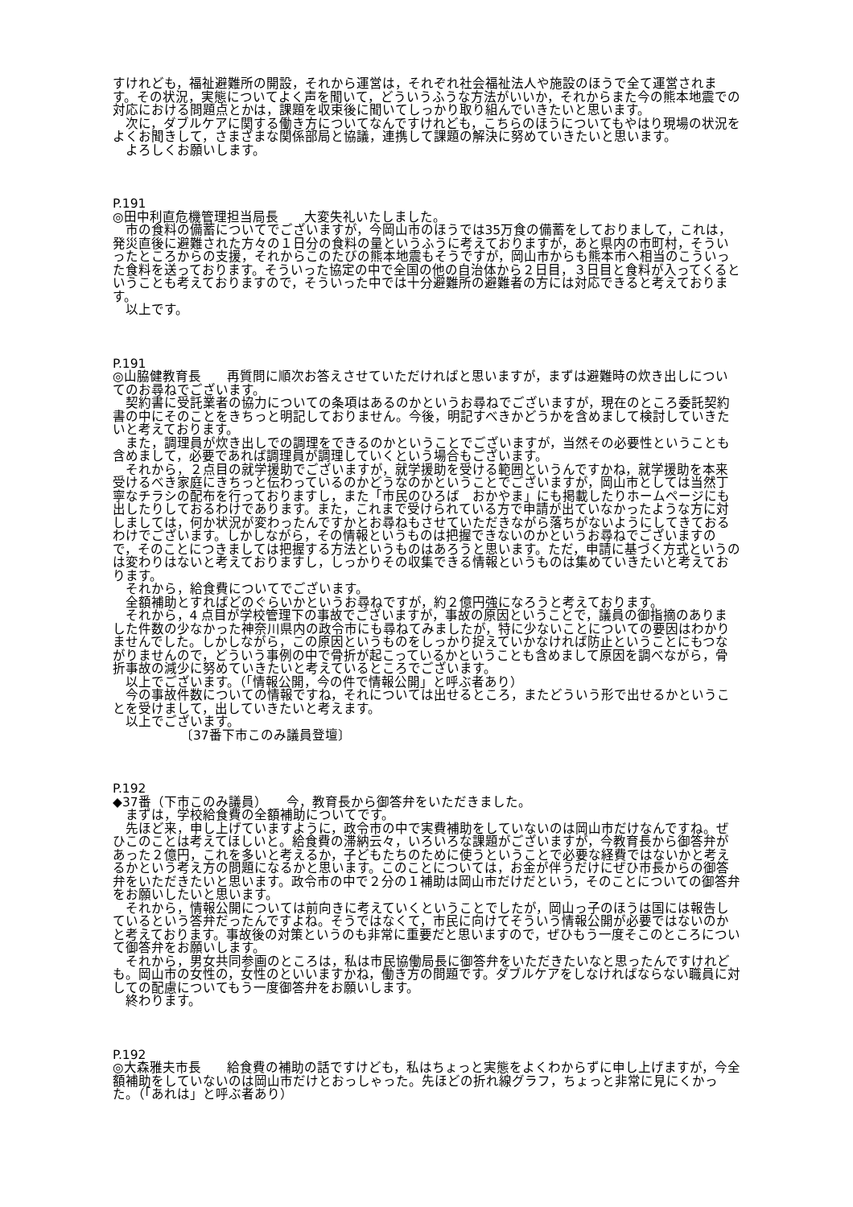すけれども，福祉避難所の開設，それから運営は，それぞれ社会福祉法人や施設のほうで全て運営されます。その状況，実態についてよく声を聞いて，どういうふうな方法がいいか，それからまた今の熊本地震での対応における問題点とかは，課題を収束後に聞いてしっかり取り組んでいきたいと思います。
次に，ダブルケアに関する働き方についてなんですけれども，こちらのほうについてもやはり現場の状況をよくお聞きして，さまざまな関係部局と協議，連携して課題の解決に努めていきたいと思います。
よろしくお願いします。
P.191
◎田中利直危機管理担当局長　　大変失礼いたしました。
市の食料の備蓄についてでございますが，今岡山市のほうでは35万食の備蓄をしておりまして，これは，発災直後に避難された方々の１日分の食料の量というふうに考えておりますが，あと県内の市町村，そういったところからの支援，それからこのたびの熊本地震もそうですが，岡山市からも熊本市へ相当のこういった食料を送っております。そういった協定の中で全国の他の自治体から２日目，３日目と食料が入ってくるということも考えておりますので，そういった中では十分避難所の避難者の方には対応できると考えております。
以上です。
P.191
◎山脇健教育長　　再質問に順次お答えさせていただければと思いますが，まずは避難時の炊き出しについてのお尋ねでございます。
契約書に受託業者の協力についての条項はあるのかというお尋ねでございますが，現在のところ委託契約書の中にそのことをきちっと明記しておりません。今後，明記すべきかどうかを含めまして検討していきたいと考えております。
また，調理員が炊き出しでの調理をできるのかということでございますが，当然その必要性ということも含めまして，必要であれば調理員が調理していくという場合もございます。
それから，２点目の就学援助でございますが，就学援助を受ける範囲というんですかね，就学援助を本来受けるべき家庭にきちっと伝わっているのかどうなのかということでございますが，岡山市としては当然丁寧なチラシの配布を行っておりますし，また「市民のひろば　おかやま」にも掲載したりホームページにも出したりしておるわけであります。また，これまで受けられている方で申請が出ていなかったような方に対しましては，何か状況が変わったんですかとお尋ねもさせていただきながら落ちがないようにしてきておるわけでございます。しかしながら，その情報というものは把握できないのかというお尋ねでございますので，そのことにつきましては把握する方法というものはあろうと思います。ただ，申請に基づく方式というのは変わりはないと考えておりますし，しっかりその収集できる情報というものは集めていきたいと考えております。
それから，給食費についてでございます。
全額補助とすればどのぐらいかというお尋ねですが，約２億円強になろうと考えております。
それから，4 点目が学校管理下の事故でございますが，事故の原因ということで，議員の御指摘のありました件数の少なかった神奈川県内の政令市にも尋ねてみましたが，特に少ないことについての要因はわかりませんでした。しかしながら，この原因というものをしっかり捉えていかなければ防止ということにもつながりませんので，どういう事例の中で骨折が起こっているかということも含めまして原因を調べながら，骨折事故の減少に努めていきたいと考えているところでございます。
以上でございます。（「情報公開，今の件で情報公開」と呼ぶ者あり）
今の事故件数についての情報ですね，それについては出せるところ，またどういう形で出せるかということを受けまして，出していきたいと考えます。
以上でございます。
〔37番下市このみ議員登壇〕
P.192
◆37番（下市このみ議員）　　今，教育長から御答弁をいただきました。
まずは，学校給食費の全額補助についてです。
先ほど来，申し上げていますように，政令市の中で実費補助をしていないのは岡山市だけなんですね。ぜひこのことは考えてほしいと。給食費の滞納云々，いろいろな課題がございますが，今教育長から御答弁があった２億円，これを多いと考えるか，子どもたちのために使うということで必要な経費ではないかと考えるかという考え方の問題になるかと思います。このことについては，お金が伴うだけにぜひ市長からの御答弁をいただきたいと思います。政令市の中で２分の１補助は岡山市だけだという，そのことについての御答弁をお願いしたいと思います。
それから，情報公開については前向きに考えていくということでしたが，岡山っ子のほうは国には報告しているという答弁だったんですよね。そうではなくて，市民に向けてそういう情報公開が必要ではないのかと考えております。事故後の対策というのも非常に重要だと思いますので，ぜひもう一度そこのところについて御答弁をお願いします。
それから，男女共同参画のところは，私は市民協働局長に御答弁をいただきたいなと思ったんですけれども。岡山市の女性の，女性のといいますかね，働き方の問題です。ダブルケアをしなければならない職員に対しての配慮についてもう一度御答弁をお願いします。
終わります。
P.192
◎大森雅夫市長　　給食費の補助の話ですけども，私はちょっと実態をよくわからずに申し上げますが，今全額補助をしていないのは岡山市だけとおっしゃった。先ほどの折れ線グラフ，ちょっと非常に見にくかった。（「あれは」と呼ぶ者あり）